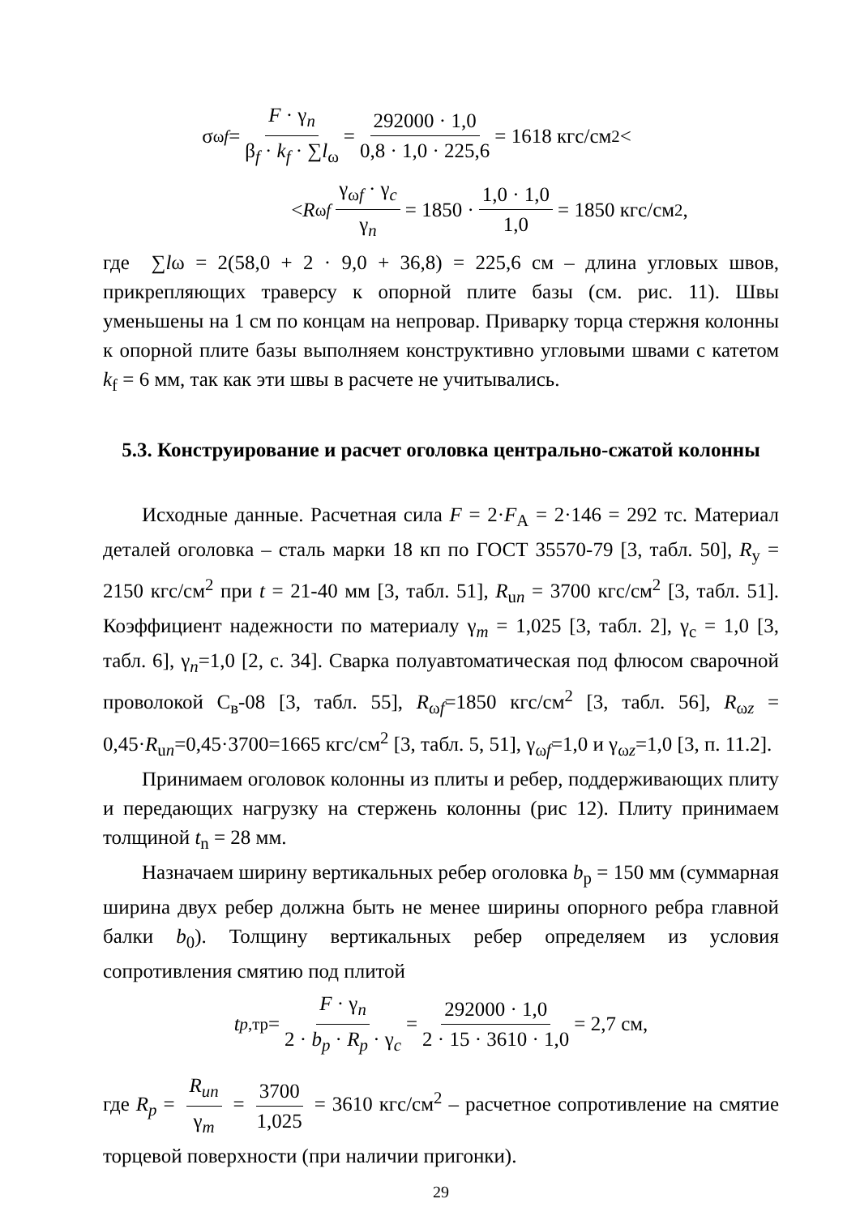σ<sub>ωf</sub> = F · γ<sub>n</sub> β<sub>f</sub> · k<sub>f</sub> · ∑l<sub>ω</sub> = 292000 · 1,0 0,8 · 1,0 · 225,6 = 1618 кгс/см<sup>2</sup> <
< R<sub>ωf</sub> γ<sub>ωf</sub> · γ<sub>c</sub> γ<sub>n</sub> = 1850 · 1,0 · 1,0 1,0 = 1850 кгс/см<sup>2</sup>,
где ∑lω = 2(58,0 + 2 · 9,0 + 36,8) = 225,6 см – длина угловых швов, прикрепляющих траверсу к опорной плите базы (см. рис. 11). Швы уменьшены на 1 см по концам на непровар. Приварку торца стержня колонны к опорной плите базы выполняем конструктивно угловыми швами с катетом k<sub>f</sub> = 6 мм, так как эти швы в расчете не учитывались.
5.3. Конструирование и расчет оголовка центрально-сжатой колонны
Исходные данные. Расчетная сила F = 2·F<sub>A</sub> = 2·146 = 292 тс. Материал деталей оголовка – сталь марки 18 кп по ГОСТ 35570-79 [3, табл. 50], R<sub>y</sub> = 2150 кгс/см<sup>2</sup> при t = 21-40 мм [3, табл. 51], R<sub>un</sub> = 3700 кгс/см<sup>2</sup> [3, табл. 51]. Коэффициент надежности по материалу γ<sub>m</sub> = 1,025 [3, табл. 2], γ<sub>c</sub> = 1,0 [3, табл. 6], γ<sub>n</sub>=1,0 [2, с. 34]. Сварка полуавтоматическая под флюсом сварочной проволокой С<sub>в</sub>-08 [3, табл. 55], R<sub>ωf</sub>=1850 кгс/см<sup>2</sup> [3, табл. 56], R<sub>ωz</sub> = 0,45·R<sub>un</sub>=0,45·3700=1665 кгс/см<sup>2</sup> [3, табл. 5, 51], γ<sub>ωf</sub>=1,0 и γ<sub>ωz</sub>=1,0 [3, п. 11.2].
Принимаем оголовок колонны из плиты и ребер, поддерживающих плиту и передающих нагрузку на стержень колонны (рис 12). Плиту принимаем толщиной t<sub>n</sub> = 28 мм.
Назначаем ширину вертикальных ребер оголовка b<sub>p</sub> = 150 мм (суммарная ширина двух ребер должна быть не менее ширины опорного ребра главной балки b<sub>0</sub>). Толщину вертикальных ребер определяем из условия сопротивления смятию под плитой
t<sub>p,тр</sub> = F · γ<sub>n</sub> 2 · b<sub>p</sub> · R<sub>p</sub> · γ<sub>c</sub> = 292000 · 1,0 2 · 15 · 3610 · 1,0 = 2,7 см,
где R<sub>p</sub> = R<sub>un</sub> γ<sub>m</sub> = 3700 1,025 = 3610 кгс/см<sup>2</sup> – расчетное сопротивление на смятие торцевой поверхности (при наличии пригонки).
29